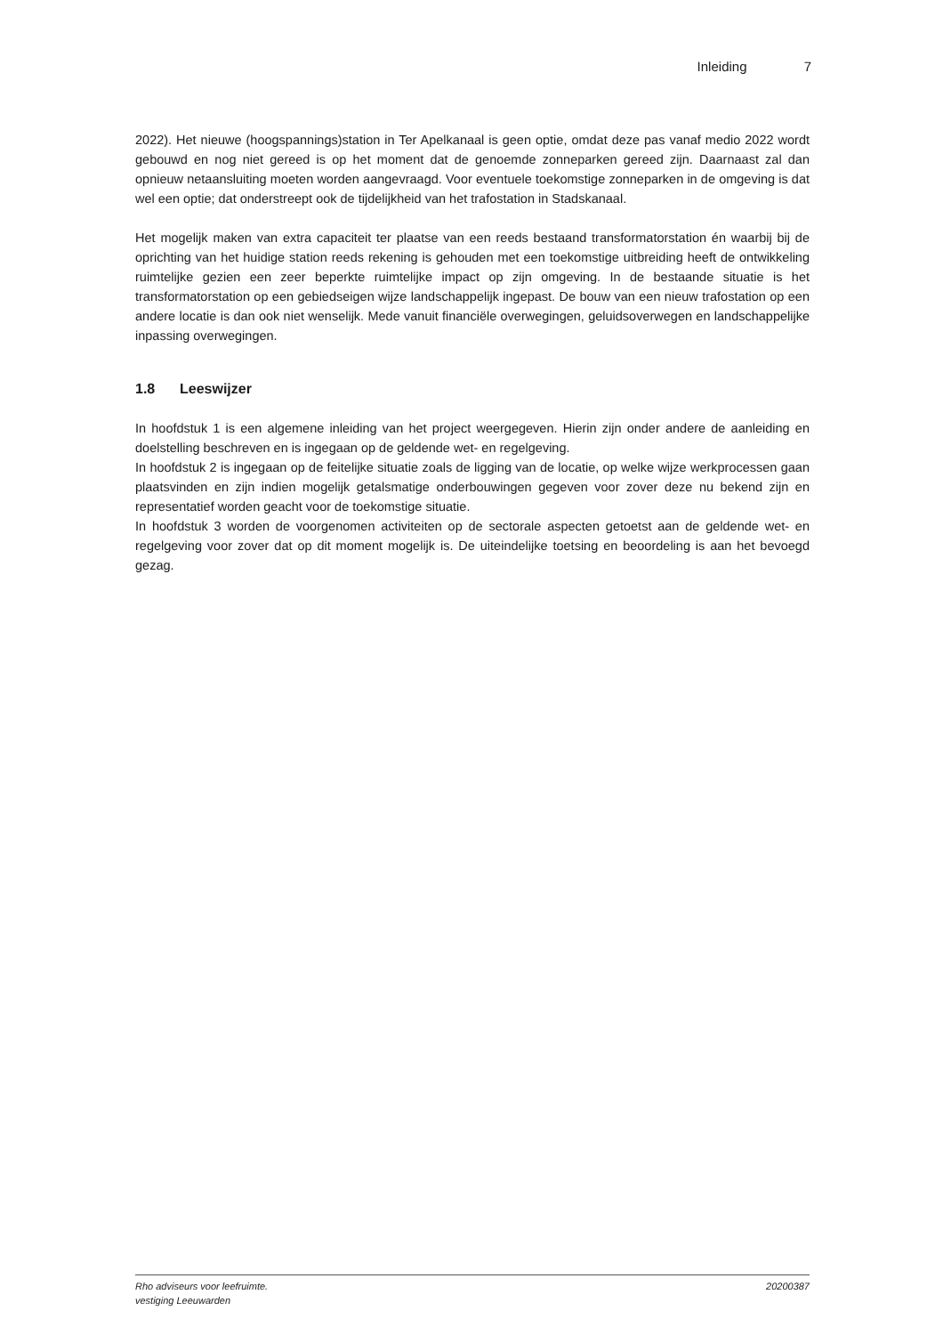Inleiding 7
2022). Het nieuwe (hoogspannings)station in Ter Apelkanaal is geen optie, omdat deze pas vanaf medio 2022 wordt gebouwd en nog niet gereed is op het moment dat de genoemde zonneparken gereed zijn. Daarnaast zal dan opnieuw netaansluiting moeten worden aangevraagd. Voor eventuele toekomstige zonneparken in de omgeving is dat wel een optie; dat onderstreept ook de tijdelijkheid van het trafostation in Stadskanaal.
Het mogelijk maken van extra capaciteit ter plaatse van een reeds bestaand transformatorstation én waarbij bij de oprichting van het huidige station reeds rekening is gehouden met een toekomstige uitbreiding heeft de ontwikkeling ruimtelijke gezien een zeer beperkte ruimtelijke impact op zijn omgeving. In de bestaande situatie is het transformatorstation op een gebiedseigen wijze landschappelijk ingepast. De bouw van een nieuw trafostation op een andere locatie is dan ook niet wenselijk. Mede vanuit financiële overwegingen, geluidsoverwegen en landschappelijke inpassing overwegingen.
1.8 Leeswijzer
In hoofdstuk 1 is een algemene inleiding van het project weergegeven. Hierin zijn onder andere de aanleiding en doelstelling beschreven en is ingegaan op de geldende wet- en regelgeving.
In hoofdstuk 2 is ingegaan op de feitelijke situatie zoals de ligging van de locatie, op welke wijze werkprocessen gaan plaatsvinden en zijn indien mogelijk getalsmatige onderbouwingen gegeven voor zover deze nu bekend zijn en representatief worden geacht voor de toekomstige situatie.
In hoofdstuk 3 worden de voorgenomen activiteiten op de sectorale aspecten getoetst aan de geldende wet- en regelgeving voor zover dat op dit moment mogelijk is. De uiteindelijke toetsing en beoordeling is aan het bevoegd gezag.
Rho adviseurs voor leefruimte.
vestiging Leeuwarden
20200387